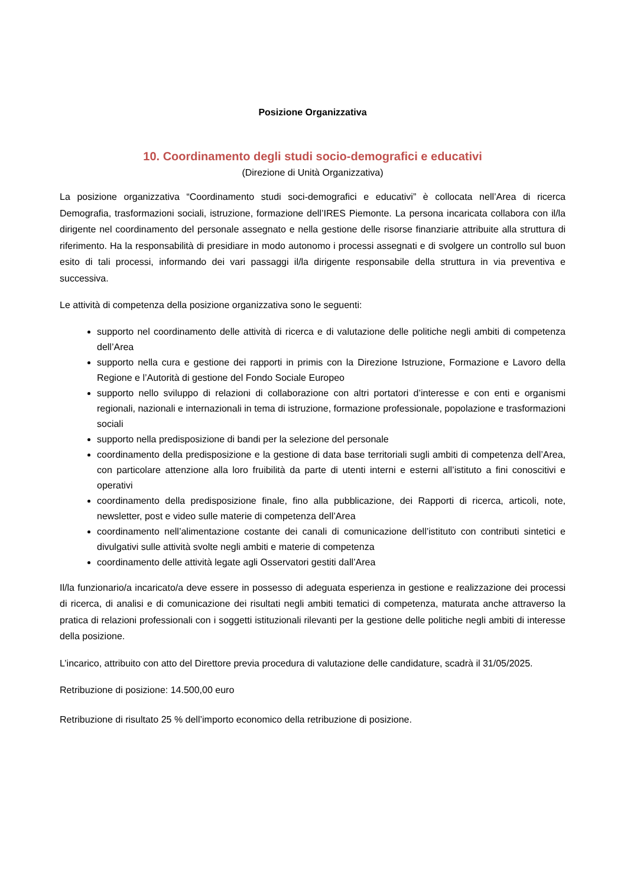Posizione Organizzativa
10. Coordinamento degli studi socio-demografici e educativi
(Direzione di Unità Organizzativa)
La posizione organizzativa “Coordinamento studi soci-demografici e educativi” è collocata nell’Area di ricerca Demografia, trasformazioni sociali, istruzione, formazione dell’IRES Piemonte. La persona incaricata collabora con il/la dirigente nel coordinamento del personale assegnato e nella gestione delle risorse finanziarie attribuite alla struttura di riferimento. Ha la responsabilità di presidiare in modo autonomo i processi assegnati e di svolgere un controllo sul buon esito di tali processi, informando dei vari passaggi il/la dirigente responsabile della struttura in via preventiva e successiva.
Le attività di competenza della posizione organizzativa sono le seguenti:
supporto nel coordinamento delle attività di ricerca e di valutazione delle politiche negli ambiti di competenza dell’Area
supporto nella cura e gestione dei rapporti in primis con la Direzione Istruzione, Formazione e Lavoro della Regione e l’Autorità di gestione del Fondo Sociale Europeo
supporto nello sviluppo di relazioni di collaborazione con altri portatori d’interesse e con enti e organismi regionali, nazionali e internazionali in tema di istruzione, formazione professionale, popolazione e trasformazioni sociali
supporto nella predisposizione di bandi per la selezione del personale
coordinamento della predisposizione e la gestione di data base territoriali sugli ambiti di competenza dell’Area, con particolare attenzione alla loro fruibilità da parte di utenti interni e esterni all’istituto a fini conoscitivi e operativi
coordinamento della predisposizione finale, fino alla pubblicazione, dei Rapporti di ricerca, articoli, note, newsletter, post e video sulle materie di competenza dell’Area
coordinamento nell’alimentazione costante dei canali di comunicazione dell’istituto con contributi sintetici e divulgativi sulle attività svolte negli ambiti e materie di competenza
coordinamento delle attività legate agli Osservatori gestiti dall’Area
Il/la funzionario/a incaricato/a deve essere in possesso di adeguata esperienza in gestione e realizzazione dei processi di ricerca, di analisi e di comunicazione dei risultati negli ambiti tematici di competenza, maturata anche attraverso la pratica di relazioni professionali con i soggetti istituzionali rilevanti per la gestione delle politiche negli ambiti di interesse della posizione.
L’incarico, attribuito con atto del Direttore previa procedura di valutazione delle candidature, scadrà il 31/05/2025.
Retribuzione di posizione: 14.500,00 euro
Retribuzione di risultato 25 % dell’importo economico della retribuzione di posizione.